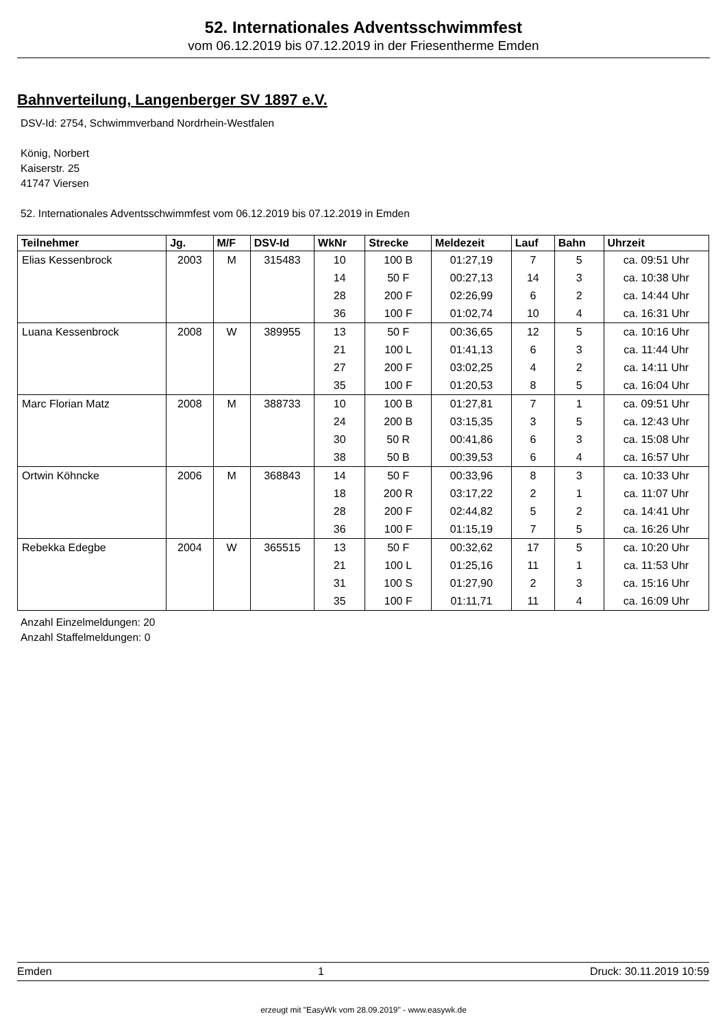52. Internationales Adventsschwimmfest
vom 06.12.2019 bis 07.12.2019 in der Friesentherme Emden
Bahnverteilung, Langenberger SV 1897 e.V.
DSV-Id: 2754, Schwimmverband Nordrhein-Westfalen
König, Norbert
Kaiserstr. 25
41747 Viersen
52. Internationales Adventsschwimmfest vom 06.12.2019 bis 07.12.2019 in Emden
| Teilnehmer | Jg. | M/F | DSV-Id | WkNr | Strecke | Meldezeit | Lauf | Bahn | Uhrzeit |
| --- | --- | --- | --- | --- | --- | --- | --- | --- | --- |
| Elias Kessenbrock | 2003 | M | 315483 | 10 | 100 B | 01:27,19 | 7 | 5 | ca. 09:51 Uhr |
| | | | | 14 | 50 F | 00:27,13 | 14 | 3 | ca. 10:38 Uhr |
| | | | | 28 | 200 F | 02:26,99 | 6 | 2 | ca. 14:44 Uhr |
| | | | | 36 | 100 F | 01:02,74 | 10 | 4 | ca. 16:31 Uhr |
| Luana Kessenbrock | 2008 | W | 389955 | 13 | 50 F | 00:36,65 | 12 | 5 | ca. 10:16 Uhr |
| | | | | 21 | 100 L | 01:41,13 | 6 | 3 | ca. 11:44 Uhr |
| | | | | 27 | 200 F | 03:02,25 | 4 | 2 | ca. 14:11 Uhr |
| | | | | 35 | 100 F | 01:20,53 | 8 | 5 | ca. 16:04 Uhr |
| Marc Florian Matz | 2008 | M | 388733 | 10 | 100 B | 01:27,81 | 7 | 1 | ca. 09:51 Uhr |
| | | | | 24 | 200 B | 03:15,35 | 3 | 5 | ca. 12:43 Uhr |
| | | | | 30 | 50 R | 00:41,86 | 6 | 3 | ca. 15:08 Uhr |
| | | | | 38 | 50 B | 00:39,53 | 6 | 4 | ca. 16:57 Uhr |
| Ortwin Köhncke | 2006 | M | 368843 | 14 | 50 F | 00:33,96 | 8 | 3 | ca. 10:33 Uhr |
| | | | | 18 | 200 R | 03:17,22 | 2 | 1 | ca. 11:07 Uhr |
| | | | | 28 | 200 F | 02:44,82 | 5 | 2 | ca. 14:41 Uhr |
| | | | | 36 | 100 F | 01:15,19 | 7 | 5 | ca. 16:26 Uhr |
| Rebekka Edegbe | 2004 | W | 365515 | 13 | 50 F | 00:32,62 | 17 | 5 | ca. 10:20 Uhr |
| | | | | 21 | 100 L | 01:25,16 | 11 | 1 | ca. 11:53 Uhr |
| | | | | 31 | 100 S | 01:27,90 | 2 | 3 | ca. 15:16 Uhr |
| | | | | 35 | 100 F | 01:11,71 | 11 | 4 | ca. 16:09 Uhr |
Anzahl Einzelmeldungen: 20
Anzahl Staffelmeldungen: 0
Emden 1 Druck: 30.11.2019 10:59
erzeugt mit "EasyWk vom 28.09.2019" - www.easywk.de